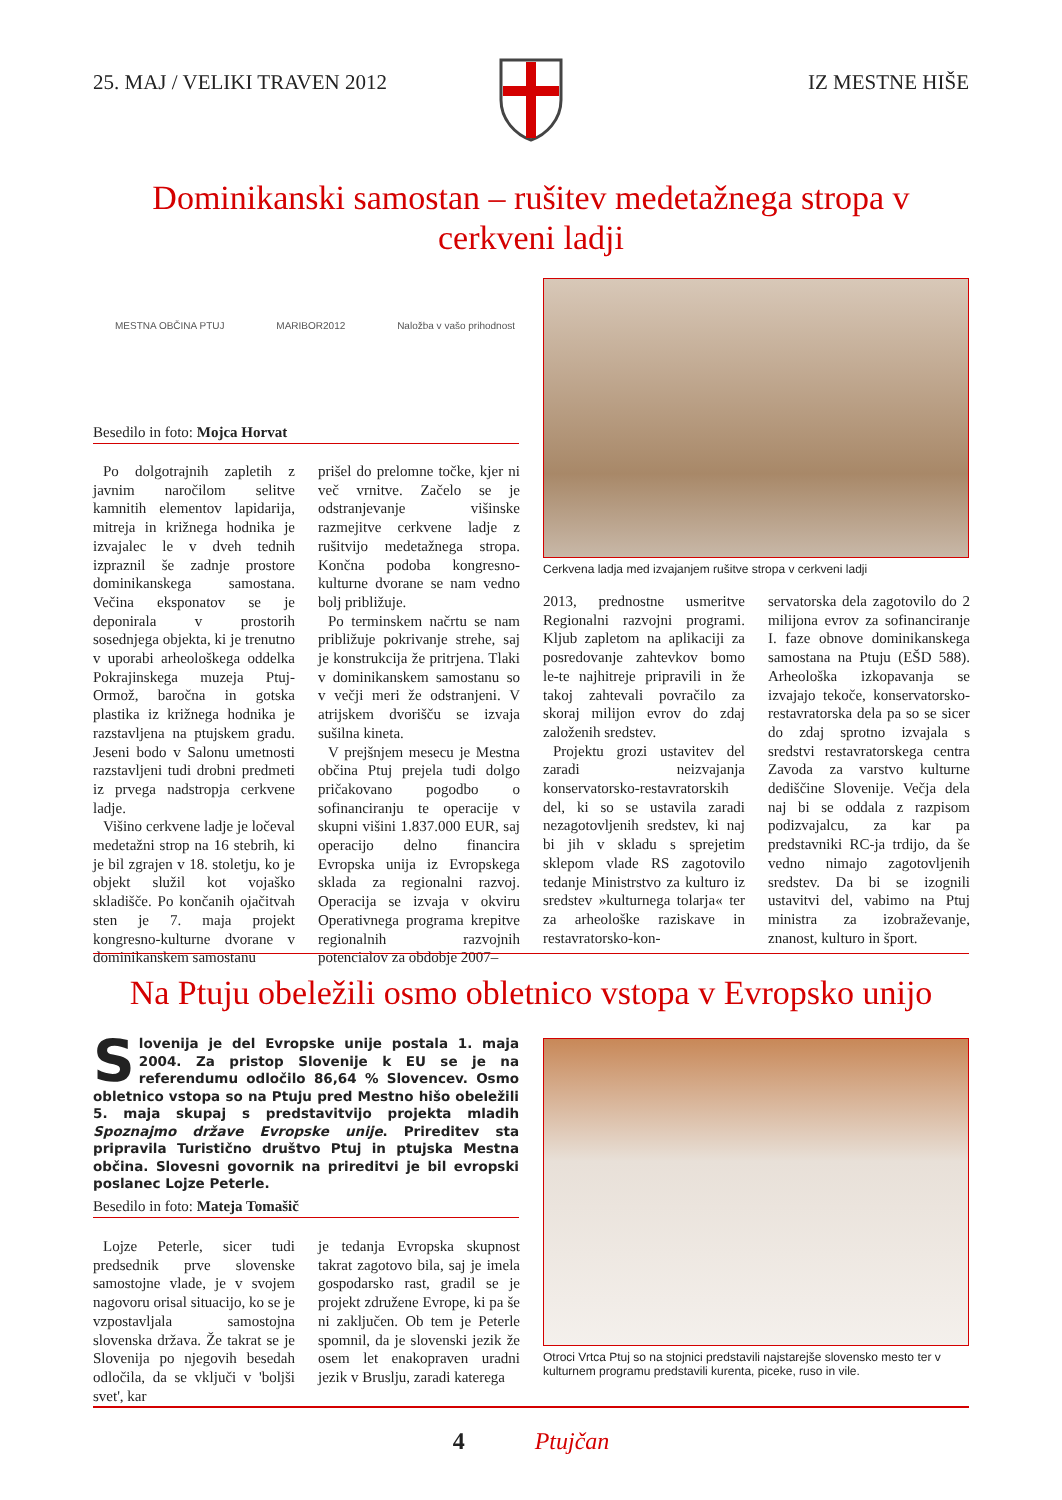25. MAJ / VELIKI TRAVEN 2012 IZ MESTNE HIŠE
Dominikanski samostan – rušitev medetažnega stropa v cerkveni ladji
MESTNA OBČINA PTUJ MARIBOR2012 Naložba v vašo prihodnost
Besedilo in foto: Mojca Horvat
Cerkvena ladja med izvajanjem rušitve stropa v cerkveni ladji
Po dolgotrajnih zapletih z javnim naročilom selitve kamnitih elementov lapidarija, mitreja in križnega hodnika je izvajalec le v dveh tednih izpraznil še zadnje prostore dominikanskega samostana. Večina eksponatov se je deponirala v prostorih sosednjega objekta, ki je trenutno v uporabi arheološkega oddelka Pokrajinskega muzeja Ptuj-Ormož, baročna in gotska plastika iz križnega hodnika je razstavljena na ptujskem gradu. Jeseni bodo v Salonu umetnosti razstavljeni tudi drobni predmeti iz prvega nadstropja cerkvene ladje.
Višino cerkvene ladje je ločeval medetažni strop na 16 stebrih, ki je bil zgrajen v 18. stoletju, ko je objekt služil kot vojaško skladišče. Po končanih ojačitvah sten je 7. maja projekt kongresno-kulturne dvorane v dominikanskem samostanu
prišel do prelomne točke, kjer ni več vrnitve. Začelo se je odstranjevanje višinske razmejitve cerkvene ladje z rušitvijo medetažnega stropa. Končna podoba kongresno-kulturne dvorane se nam vedno bolj približuje.
Po terminskem načrtu se nam približuje pokrivanje strehe, saj je konstrukcija že pritrjena. Tlaki v dominikanskem samostanu so v večji meri že odstranjeni. V atrijskem dvorišču se izvaja sušilna kineta.
V prejšnjem mesecu je Mestna občina Ptuj prejela tudi dolgo pričakovano pogodbo o sofinanciranju te operacije v skupni višini 1.837.000 EUR, saj operacijo delno financira Evropska unija iz Evropskega sklada za regionalni razvoj. Operacija se izvaja v okviru Operativnega programa krepitve regionalnih razvojnih potencialov za obdobje 2007–
2013, prednostne usmeritve Regionalni razvojni programi. Kljub zapletom na aplikaciji za posredovanje zahtevkov bomo le-te najhitreje pripravili in že takoj zahtevali povračilo za skoraj milijon evrov do zdaj založenih sredstev.
Projektu grozi ustavitev del zaradi neizvajanja konservatorsko-restavratorskih del, ki so se ustavila zaradi nezagotovljenih sredstev, ki naj bi jih v skladu s sprejetim sklepom vlade RS zagotovilo tedanje Ministrstvo za kulturo iz sredstev »kulturnega tolarja« ter za arheološke raziskave in restavratorsko-kon-
servatorska dela zagotovilo do 2 milijona evrov za sofinanciranje I. faze obnove dominikanskega samostana na Ptuju (EŠD 588). Arheološka izkopavanja se izvajajo tekoče, konservatorsko-restavratorska dela pa so se sicer do zdaj sprotno izvajala s sredstvi restavratorskega centra Zavoda za varstvo kulturne dediščine Slovenije. Večja dela naj bi se oddala z razpisom podizvajalcu, za kar pa predstavniki RC-ja trdijo, da še vedno nimajo zagotovljenih sredstev. Da bi se izognili ustavitvi del, vabimo na Ptuj ministra za izobraževanje, znanost, kulturo in šport.
Na Ptuju obeležili osmo obletnico vstopa v Evropsko unijo
Slovenija je del Evropske unije postala 1. maja 2004. Za pristop Slovenije k EU se je na referendumu odločilo 86,64 % Slovencev. Osmo obletnico vstopa so na Ptuju pred Mestno hišo obeležili 5. maja skupaj s predstavitvijo projekta mladih Spoznajmo države Evropske unije. Prireditev sta pripravila Turistično društvo Ptuj in ptujska Mestna občina. Slovesni govornik na prireditvi je bil evropski poslanec Lojze Peterle.
Besedilo in foto: Mateja Tomašič
Lojze Peterle, sicer tudi predsednik prve slovenske samostojne vlade, je v svojem nagovoru orisal situacijo, ko se je vzpostavljala samostojna slovenska država. Že takrat se je Slovenija po njegovih besedah odločila, da se vključi v 'boljši svet', kar
je tedanja Evropska skupnost takrat zagotovo bila, saj je imela gospodarsko rast, gradil se je projekt združene Evrope, ki pa še ni zaključen. Ob tem je Peterle spomnil, da je slovenski jezik že osem let enakopraven uradni jezik v Bruslju, zaradi katerega
Otroci Vrtca Ptuj so na stojnici predstavili najstarejše slovensko mesto ter v kulturnem programu predstavili kurenta, piceke, ruso in vile.
4 Ptujčan